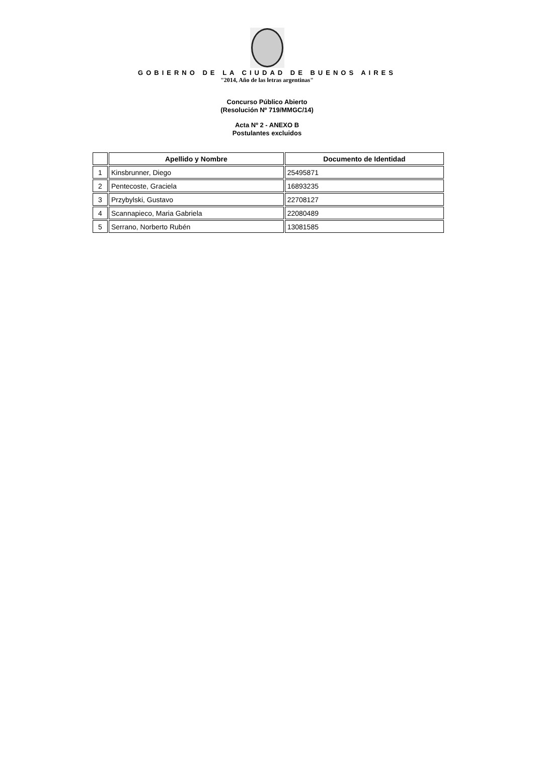GOBIERNO DE LA CIUDAD DE BUENOS AIRES
"2014, Año de las letras argentinas"
Concurso Público Abierto
(Resolución Nº 719/MMGC/14)
Acta Nº 2 - ANEXO B
Postulantes excluidos
| | Apellido y Nombre | Documento de Identidad |
| --- | --- | --- |
| 1 | Kinsbrunner, Diego | 25495871 |
| 2 | Pentecoste, Graciela | 16893235 |
| 3 | Przybylski, Gustavo | 22708127 |
| 4 | Scannapieco, Maria Gabriela | 22080489 |
| 5 | Serrano, Norberto Rubén | 13081585 |